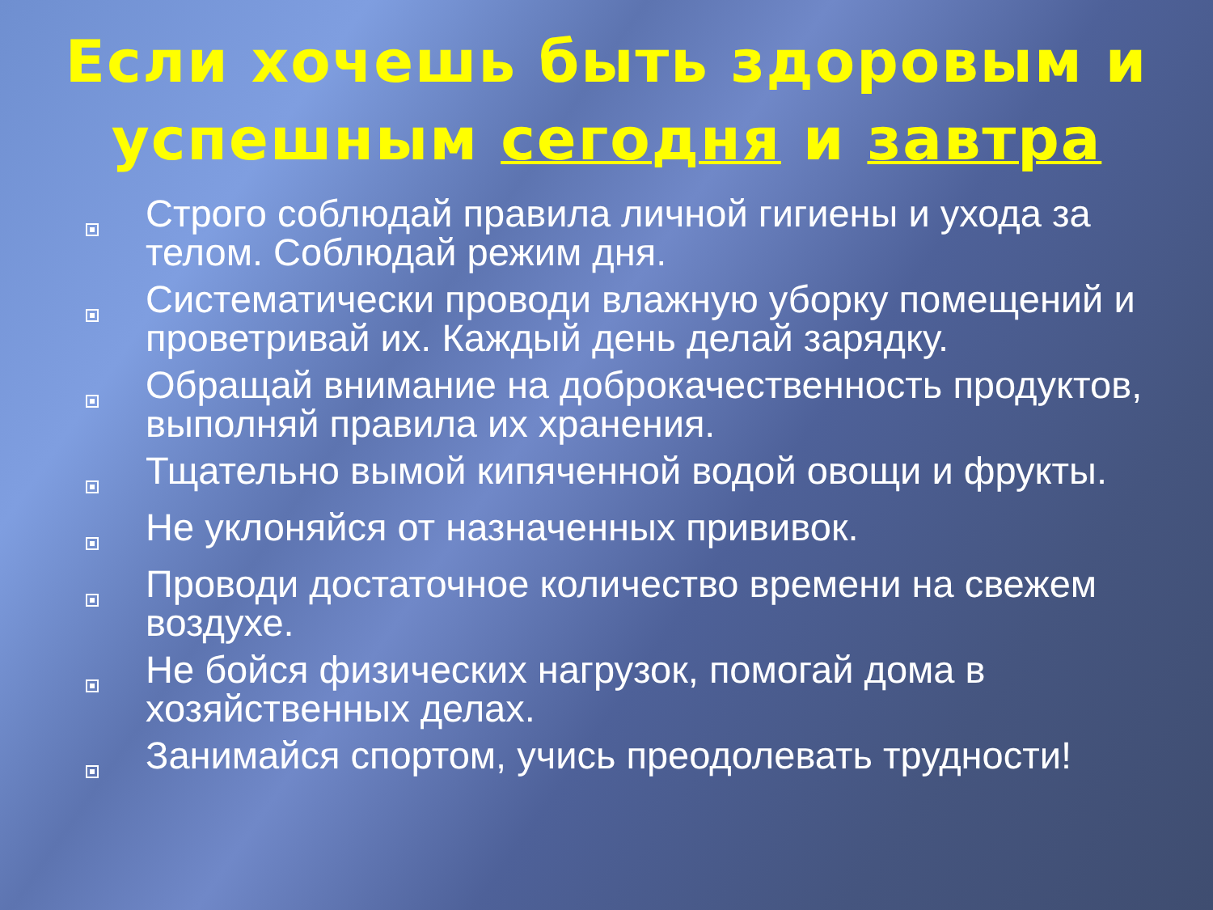Если хочешь быть здоровым и успешным сегодня и завтра
Строго соблюдай правила личной гигиены и ухода за телом. Соблюдай режим дня.
Систематически проводи влажную уборку помещений и проветривай их. Каждый день делай зарядку.
Обращай внимание на доброкачественность продуктов, выполняй правила их хранения.
Тщательно вымой кипяченной водой овощи и фрукты.
Не уклоняйся от назначенных прививок.
Проводи достаточное количество времени на свежем воздухе.
Не бойся физических нагрузок, помогай дома в хозяйственных делах.
Занимайся спортом, учись преодолевать трудности!